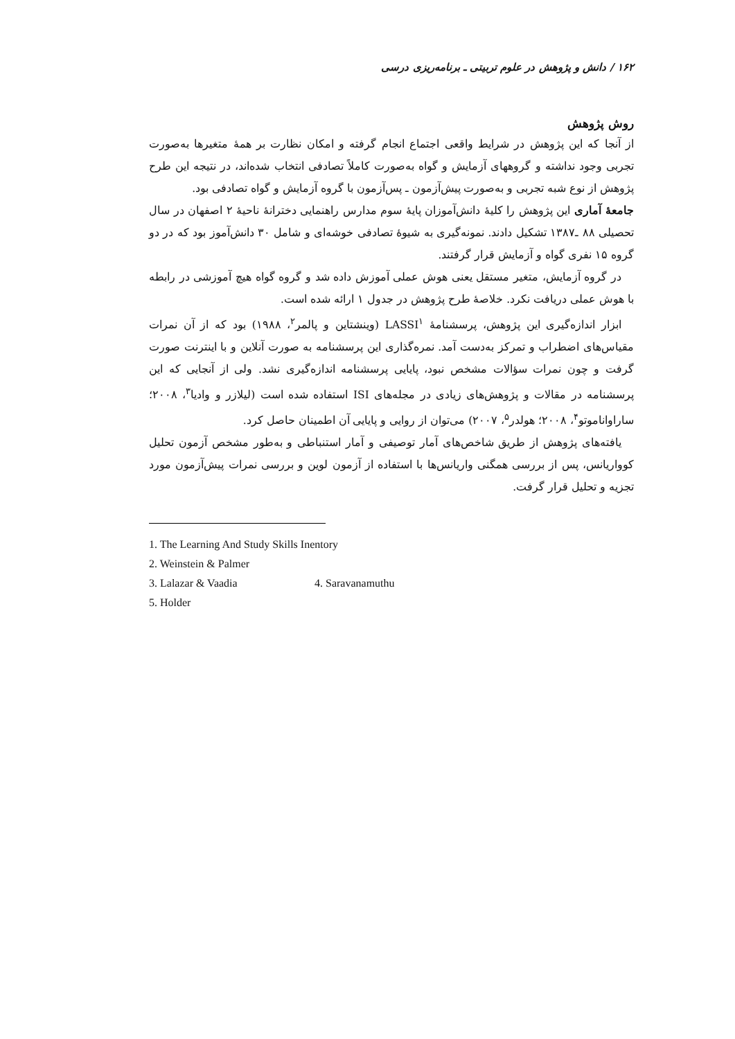۱۶۲ / دانش و پژوهش در علوم تربیتی ـ برنامه‌ریزی درسی
روش پژوهش
از آنجا که این پژوهش در شرایط واقعی اجتماع انجام گرفته و امکان نظارت بر همهٔ متغیرها به‌صورت تجربی وجود نداشته و گروههای آزمایش و گواه به‌صورت کاملاً تصادفی انتخاب شده‌اند، در نتیجه این طرح پژوهش از نوع شبه تجربی و به‌صورت پیش‌آزمون ـ پس‌آزمون با گروه آزمایش و گواه تصادفی بود.
جامعهٔ آماری این پژوهش را کلیهٔ دانش‌آموزان پایهٔ سوم مدارس راهنمایی دخترانهٔ ناحیهٔ ۲ اصفهان در سال تحصیلی ۸۸ ـ۱۳۸۷ تشکیل دادند. نمونه‌گیری به شیوهٔ تصادفی خوشه‌ای و شامل ۳۰ دانش‌آموز بود که در دو گروه ۱۵ نفری گواه و آزمایش قرار گرفتند.
در گروه آزمایش، متغیر مستقل یعنی هوش عملی آموزش داده شد و گروه گواه هیچ آموزشی در رابطه با هوش عملی دریافت نکرد. خلاصهٔ طرح پژوهش در جدول ۱ ارائه شده است.
ابزار اندازه‌گیری این پژوهش، پرسشنامهٔ LASSI<sup>۱</sup> (وینشتاین و پالمر<sup>۲</sup>، ۱۹۸۸) بود که از آن نمرات مقیاس‌های اضطراب و تمرکز به‌دست آمد. نمره‌گذاری این پرسشنامه به صورت آنلاین و با اینترنت صورت گرفت و چون نمرات سؤالات مشخص نبود، پایایی پرسشنامه اندازه‌گیری نشد. ولی از آنجایی که این پرسشنامه در مقالات و پژوهش‌های زیادی در مجله‌های ISI استفاده شده است (لیلازر و وادیا<sup>۳</sup>، ۲۰۰۸؛ ساراواناموتو<sup>۴</sup>، ۲۰۰۸؛ هولدر<sup>۵</sup>، ۲۰۰۷) می‌توان از روایی و پایایی آن اطمینان حاصل کرد.
یافته‌های پژوهش از طریق شاخص‌های آمار توصیفی و آمار استنباطی و به‌طور مشخص آزمون تحلیل کوواریانس، پس از بررسی همگنی واریانس‌ها با استفاده از آزمون لوین و بررسی نمرات پیش‌آزمون مورد تجزیه و تحلیل قرار گرفت.
1. The Learning And Study Skills Inentory
2. Weinstein & Palmer
3. Lalazar & Vaadia 4. Saravanamuthu
5. Holder